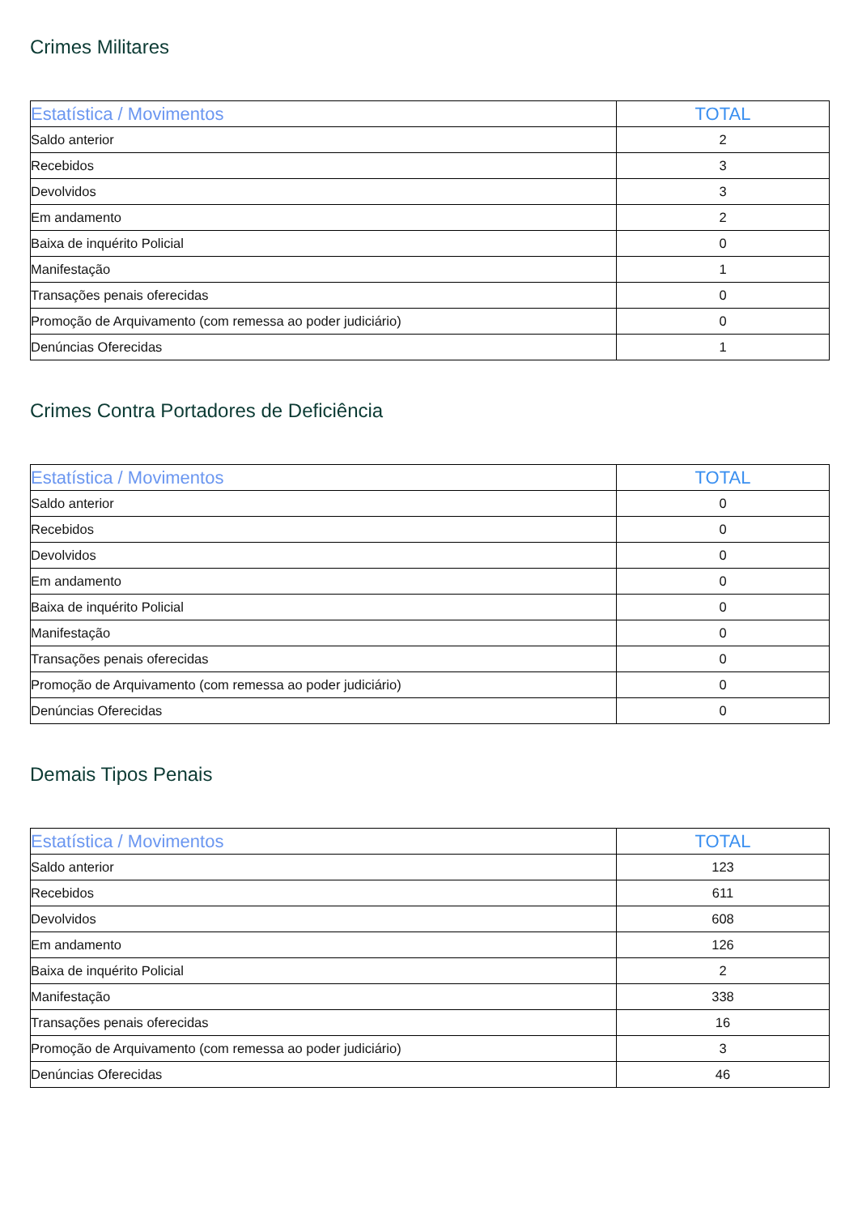Crimes Militares
| Estatística / Movimentos | TOTAL |
| --- | --- |
| Saldo anterior | 2 |
| Recebidos | 3 |
| Devolvidos | 3 |
| Em andamento | 2 |
| Baixa de inquérito Policial | 0 |
| Manifestação | 1 |
| Transações penais oferecidas | 0 |
| Promoção de Arquivamento (com remessa ao poder judiciário) | 0 |
| Denúncias Oferecidas | 1 |
Crimes Contra Portadores de Deficiência
| Estatística / Movimentos | TOTAL |
| --- | --- |
| Saldo anterior | 0 |
| Recebidos | 0 |
| Devolvidos | 0 |
| Em andamento | 0 |
| Baixa de inquérito Policial | 0 |
| Manifestação | 0 |
| Transações penais oferecidas | 0 |
| Promoção de Arquivamento (com remessa ao poder judiciário) | 0 |
| Denúncias Oferecidas | 0 |
Demais Tipos Penais
| Estatística / Movimentos | TOTAL |
| --- | --- |
| Saldo anterior | 123 |
| Recebidos | 611 |
| Devolvidos | 608 |
| Em andamento | 126 |
| Baixa de inquérito Policial | 2 |
| Manifestação | 338 |
| Transações penais oferecidas | 16 |
| Promoção de Arquivamento (com remessa ao poder judiciário) | 3 |
| Denúncias Oferecidas | 46 |